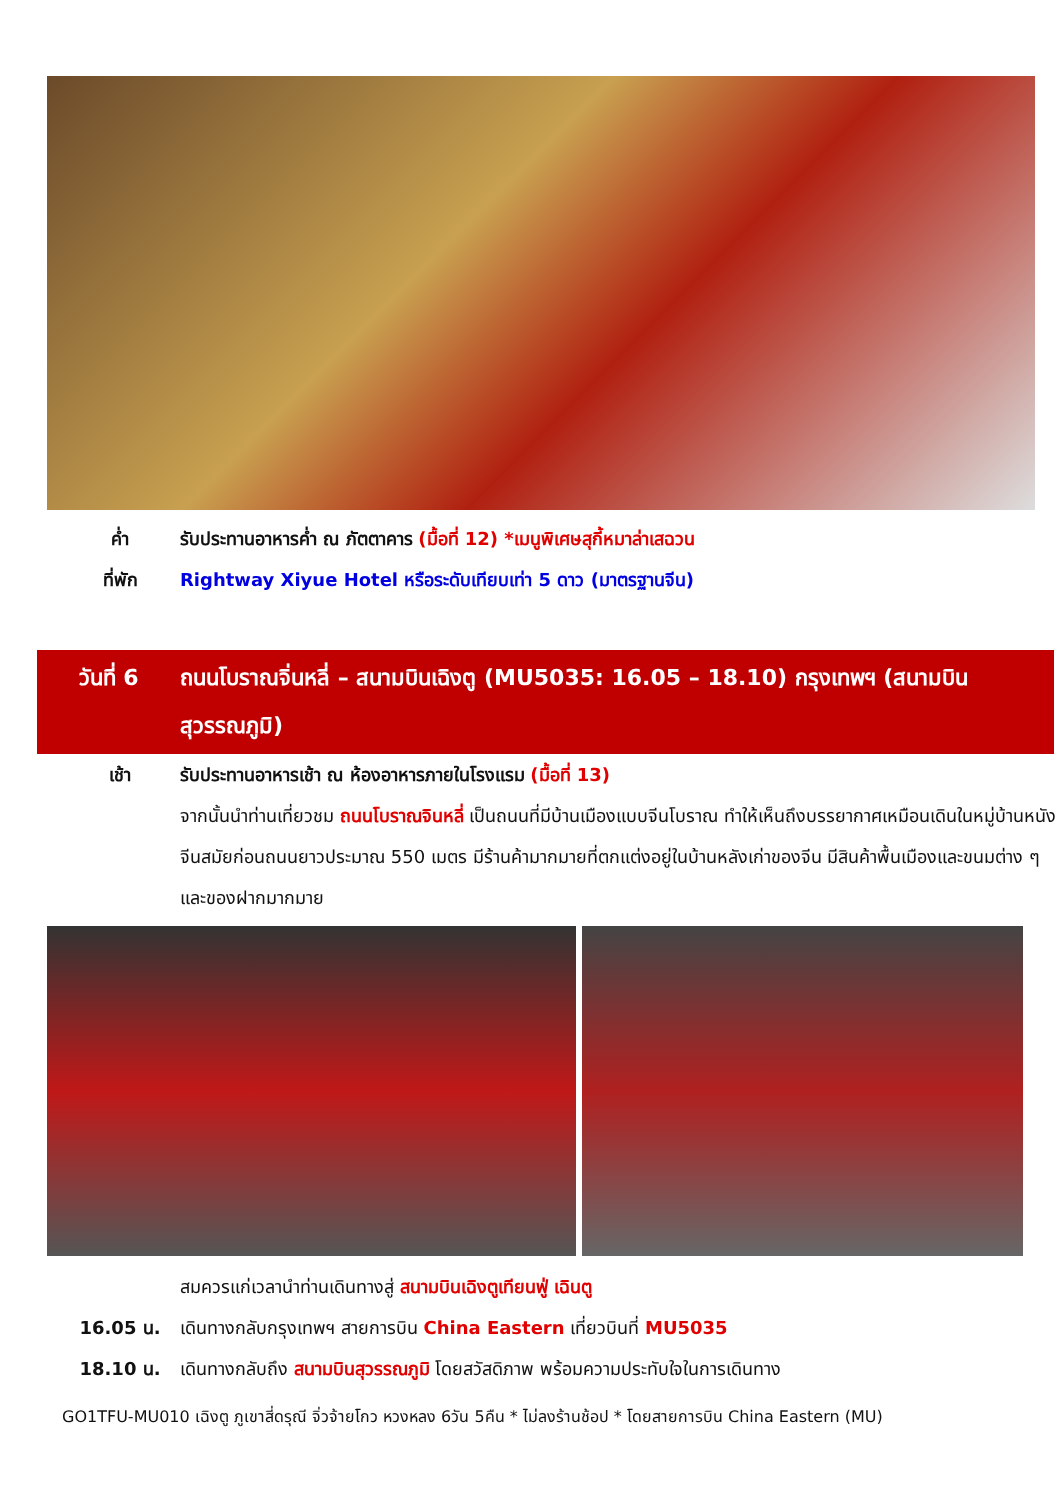ค่ำ รับประทานอาหารค่ำ ณ ภัตตาคาร (มื้อที่ 12) *เมนูพิเศษสุกี้หมาล่าเสฉวน
ที่พัก Rightway Xiyue Hotel หรือระดับเทียบเท่า 5 ดาว (มาตรฐานจีน)
วันที่ 6 ถนนโบราณจิ่นหลี่ – สนามบินเฉิงตู (MU5035: 16.05 – 18.10) กรุงเทพฯ (สนามบินสุวรรณภูมิ)
เช้า รับประทานอาหารเช้า ณ ห้องอาหารภายในโรงแรม (มื้อที่ 13)
จากนั้นนำท่านเที่ยวชม ถนนโบราณจินหลี่ เป็นถนนที่มีบ้านเมืองแบบจีนโบราณ ทำให้เห็นถึงบรรยากาศเหมือนเดินในหมู่บ้านหนังจีนสมัยก่อนถนนยาวประมาณ 550 เมตร มีร้านค้ามากมายที่ตกแต่งอยู่ในบ้านหลังเก่าของจีน มีสินค้าพื้นเมืองและขนมต่าง ๆ และของฝากมากมาย
สมควรแก่เวลานำท่านเดินทางสู่ สนามบินเฉิงตูเทียนฟู่ เฉินตู
16.05 น. เดินทางกลับกรุงเทพฯ สายการบิน China Eastern เที่ยวบินที่ MU5035
18.10 น. เดินทางกลับถึง สนามบินสุวรรณภูมิ โดยสวัสดิภาพ พร้อมความประทับใจในการเดินทาง
GO1TFU-MU010 เฉิงตู ภูเขาสี่ดรุณี จิ่วจ้ายโกว หวงหลง 6วัน 5คืน * ไม่ลงร้านช้อป * โดยสายการบิน China Eastern (MU)